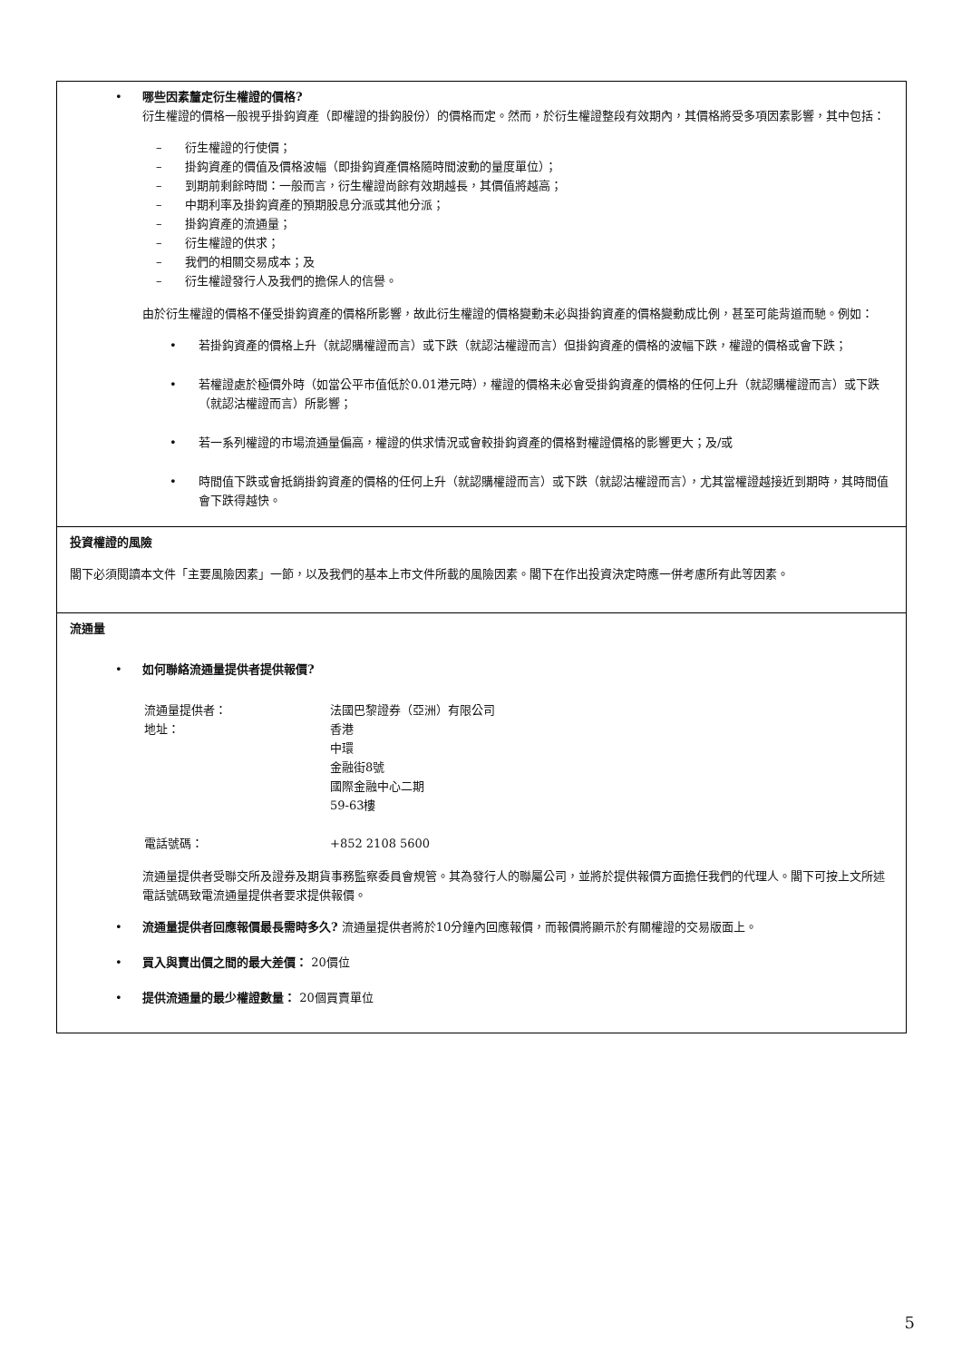• 哪些因素釐定衍生權證的價格?
衍生權證的價格一般視乎掛鈎資產（即權證的掛鈎股份）的價格而定。然而，於衍生權證整段有效期內，其價格將受多項因素影響，其中包括：
– 衍生權證的行使價；
– 掛鈎資產的價值及價格波幅（即掛鈎資產價格隨時間波動的量度單位）；
– 到期前剩餘時間：一般而言，衍生權證尚餘有效期越長，其價值將越高；
– 中期利率及掛鈎資產的預期股息分派或其他分派；
– 掛鈎資產的流通量；
– 衍生權證的供求；
– 我們的相關交易成本；及
– 衍生權證發行人及我們的擔保人的信譽。
由於衍生權證的價格不僅受掛鈎資產的價格所影響，故此衍生權證的價格變動未必與掛鈎資產的價格變動成比例，甚至可能背道而馳。例如：
• 若掛鈎資產的價格上升（就認購權證而言）或下跌（就認沽權證而言）但掛鈎資產的價格的波幅下跌，權證的價格或會下跌；
• 若權證處於極價外時（如當公平市值低於0.01港元時），權證的價格未必會受掛鈎資產的價格的任何上升（就認購權證而言）或下跌（就認沽權證而言）所影響；
• 若一系列權證的市場流通量偏高，權證的供求情況或會較掛鈎資產的價格對權證價格的影響更大；及/或
• 時間值下跌或會抵銷掛鈎資產的價格的任何上升（就認購權證而言）或下跌（就認沽權證而言），尤其當權證越接近到期時，其時間值會下跌得越快。
投資權證的風險
閣下必須閱讀本文件「主要風險因素」一節，以及我們的基本上市文件所載的風險因素。閣下在作出投資決定時應一併考慮所有此等因素。
流通量
• 如何聯絡流通量提供者提供報價?
| 流通量提供者： | 法國巴黎證券（亞洲）有限公司 |
| 地址： | 香港 中環 金融街8號 國際金融中心二期 59-63樓 |
| 電話號碼： | +852 2108 5600 |
流通量提供者受聯交所及證券及期貨事務監察委員會規管。其為發行人的聯屬公司，並將於提供報價方面擔任我們的代理人。閣下可按上文所述電話號碼致電流通量提供者要求提供報價。
• 流通量提供者回應報價最長需時多久? 流通量提供者將於10分鐘內回應報價，而報價將顯示於有關權證的交易版面上。
• 買入與賣出價之間的最大差價： 20價位
• 提供流通量的最少權證數量： 20個買賣單位
5